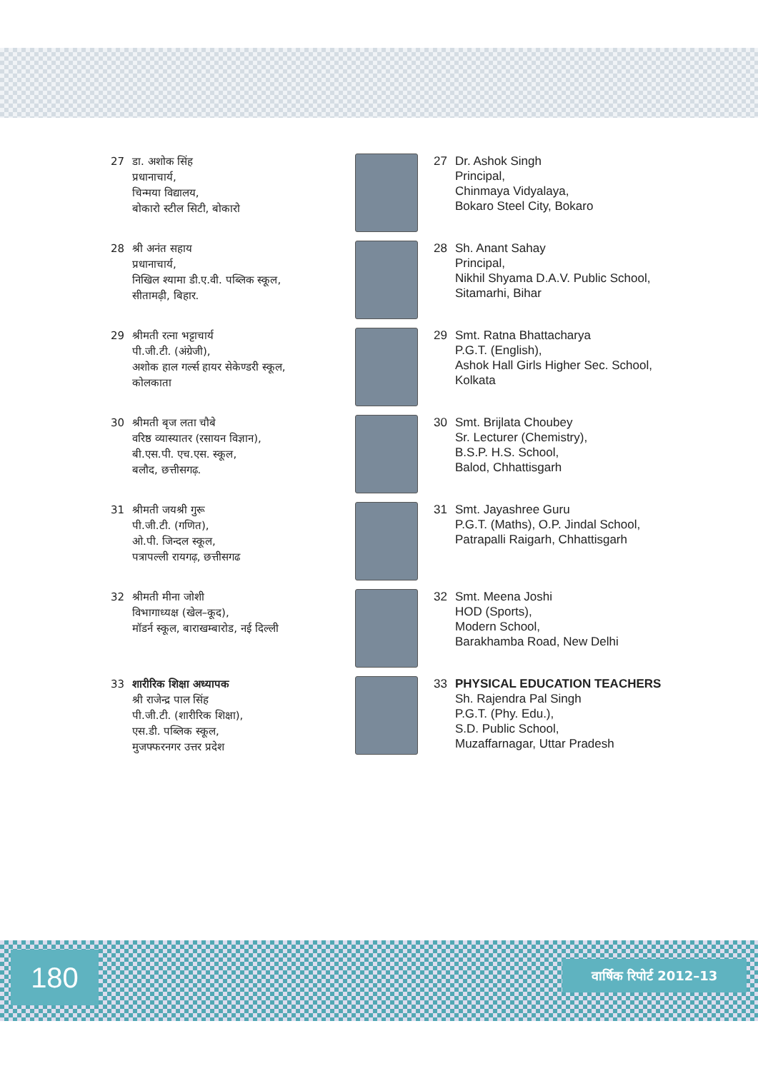27 डा. अशोक सिंह
प्रधानाचार्य,
चिन्मया विद्यालय,
बोकारो स्टील सिटी, बोकारो
27 Dr. Ashok Singh
Principal,
Chinmaya Vidyalaya,
Bokaro Steel City, Bokaro
28 श्री अनंत सहाय
प्रधानाचार्य,
निखिल श्यामा डी.ए.वी. पब्लिक स्कूल,
सीतामढ़ी, बिहार.
28 Sh. Anant Sahay
Principal,
Nikhil Shyama D.A.V. Public School,
Sitamarhi, Bihar
29 श्रीमती रत्ना भट्टाचार्य
पी.जी.टी. (अंग्रेजी),
अशोक हाल गर्ल्स हायर सेकेण्डरी स्कूल,
कोलकाता
29 Smt. Ratna Bhattacharya
P.G.T. (English),
Ashok Hall Girls Higher Sec. School,
Kolkata
30 श्रीमती बृज लता चौबे
वरिष्ठ व्यास्यातर (रसायन विज्ञान),
बी.एस.पी. एच.एस. स्कूल,
बलौद, छत्तीसगढ़.
30 Smt. Brijlata Choubey
Sr. Lecturer (Chemistry),
B.S.P. H.S. School,
Balod, Chhattisgarh
31 श्रीमती जयश्री गुरू
पी.जी.टी. (गणित),
ओ.पी. जिन्दल स्कूल,
पत्रापल्ली रायगढ़, छत्तीसगढ
31 Smt. Jayashree Guru
P.G.T. (Maths), O.P. Jindal School,
Patrapalli Raigarh, Chhattisgarh
32 श्रीमती मीना जोशी
विभागाध्यक्ष (खेल–कूद),
मॉडर्न स्कूल, बाराखम्बारोड, नई दिल्ली
32 Smt. Meena Joshi
HOD (Sports),
Modern School,
Barakhamba Road, New Delhi
33 शारीरिक शिक्षा अध्यापक
श्री राजेन्द्र पाल सिंह
पी.जी.टी. (शारीरिक शिक्षा),
एस.डी. पब्लिक स्कूल,
मुजफ्फरनगर उत्तर प्रदेश
33 PHYSICAL EDUCATION TEACHERS
Sh. Rajendra Pal Singh
P.G.T. (Phy. Edu.),
S.D. Public School,
Muzaffarnagar, Uttar Pradesh
180 वार्षिक रिपोर्ट 2012–13